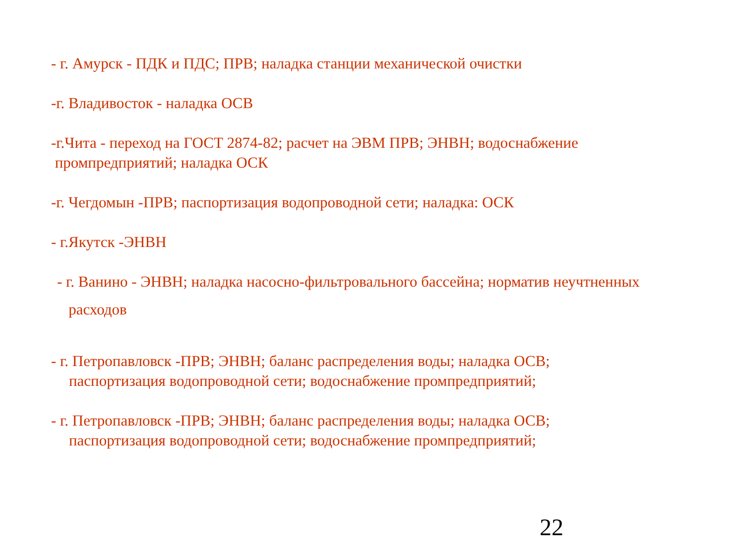- г. Амурск - ПДК и ПДС; ПРВ; наладка станции механической очистки
-г. Владивосток - наладка ОСВ
-г.Чита - переход на ГОСТ 2874-82; расчет на ЭВМ ПРВ; ЭНВН; водоснабжение
промпредприятий; наладка ОСК
-г. Чегдомын -ПРВ; паспортизация водопроводной сети; наладка: ОСК
- г.Якутск -ЭНВН
- г. Ванино - ЭНВН; наладка насосно-фильтровального бассейна; норматив неучтненных
расходов
- г. Петропавловск -ПРВ; ЭНВН; баланс распределения воды; наладка ОСВ;
паспортизация водопроводной сети; водоснабжение промпредприятий;
- г. Петропавловск -ПРВ; ЭНВН; баланс распределения воды; наладка ОСВ;
паспортизация водопроводной сети; водоснабжение промпредприятий;
22